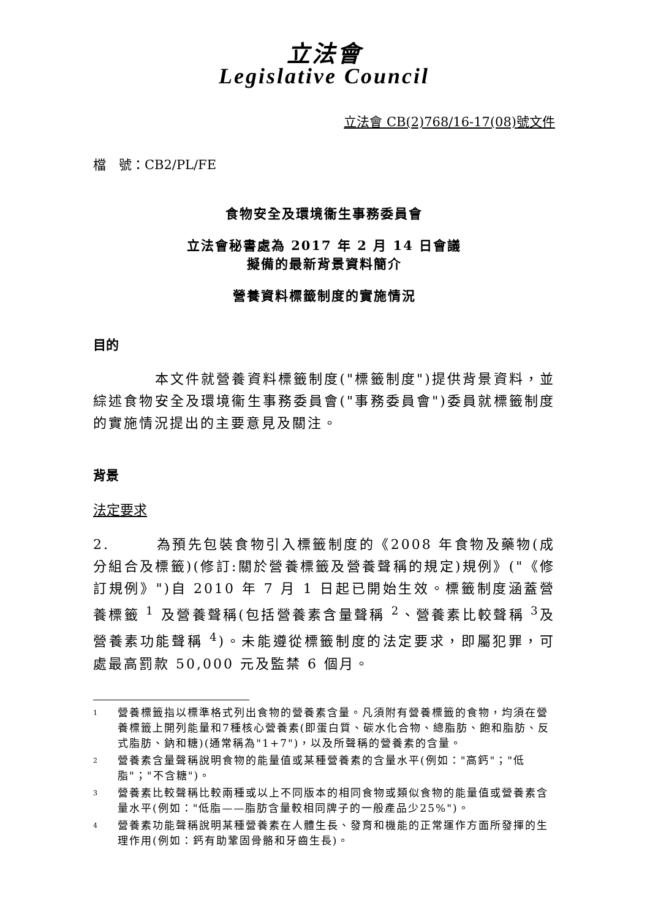立法會
Legislative Council
立法會 CB(2)768/16-17(08)號文件
檔　號：CB2/PL/FE
食物安全及環境衞生事務委員會
立法會秘書處為 2017 年 2 月 14 日會議
擬備的最新背景資料簡介
營養資料標籤制度的實施情況
目的
　　　　本文件就營養資料標籤制度("標籤制度")提供背景資料，並綜述食物安全及環境衞生事務委員會("事務委員會")委員就標籤制度的實施情況提出的主要意見及關注。
背景
法定要求
2.　　　為預先包裝食物引入標籤制度的《2008 年食物及藥物(成分組合及標籤)(修訂:關於營養標籤及營養聲稱的規定)規例》("《修訂規例》")自 2010 年 7 月 1 日起已開始生效。標籤制度涵蓋營養標籤 <sup>1</sup> 及營養聲稱(包括營養素含量聲稱 <sup>2</sup>、營養素比較聲稱 <sup>3</sup>及營養素功能聲稱 <sup>4</sup>)。未能遵從標籤制度的法定要求，即屬犯罪，可處最高罰款 50,000 元及監禁 6 個月。
1 營養標籤指以標準格式列出食物的營養素含量。凡須附有營養標籤的食物，均須在營養標籤上開列能量和7種核心營養素(即蛋白質、碳水化合物、總脂肪、飽和脂肪、反式脂肪、鈉和糖)(通常稱為"1+7")，以及所聲稱的營養素的含量。
2 營養素含量聲稱說明食物的能量值或某種營養素的含量水平(例如："高鈣"；"低脂"；"不含糖")。
3 營養素比較聲稱比較兩種或以上不同版本的相同食物或類似食物的能量值或營養素含量水平(例如："低脂——脂肪含量較相同牌子的一般產品少25%")。
4 營養素功能聲稱說明某種營養素在人體生長、發育和機能的正常運作方面所發揮的生理作用(例如：鈣有助鞏固骨骼和牙齒生長)。